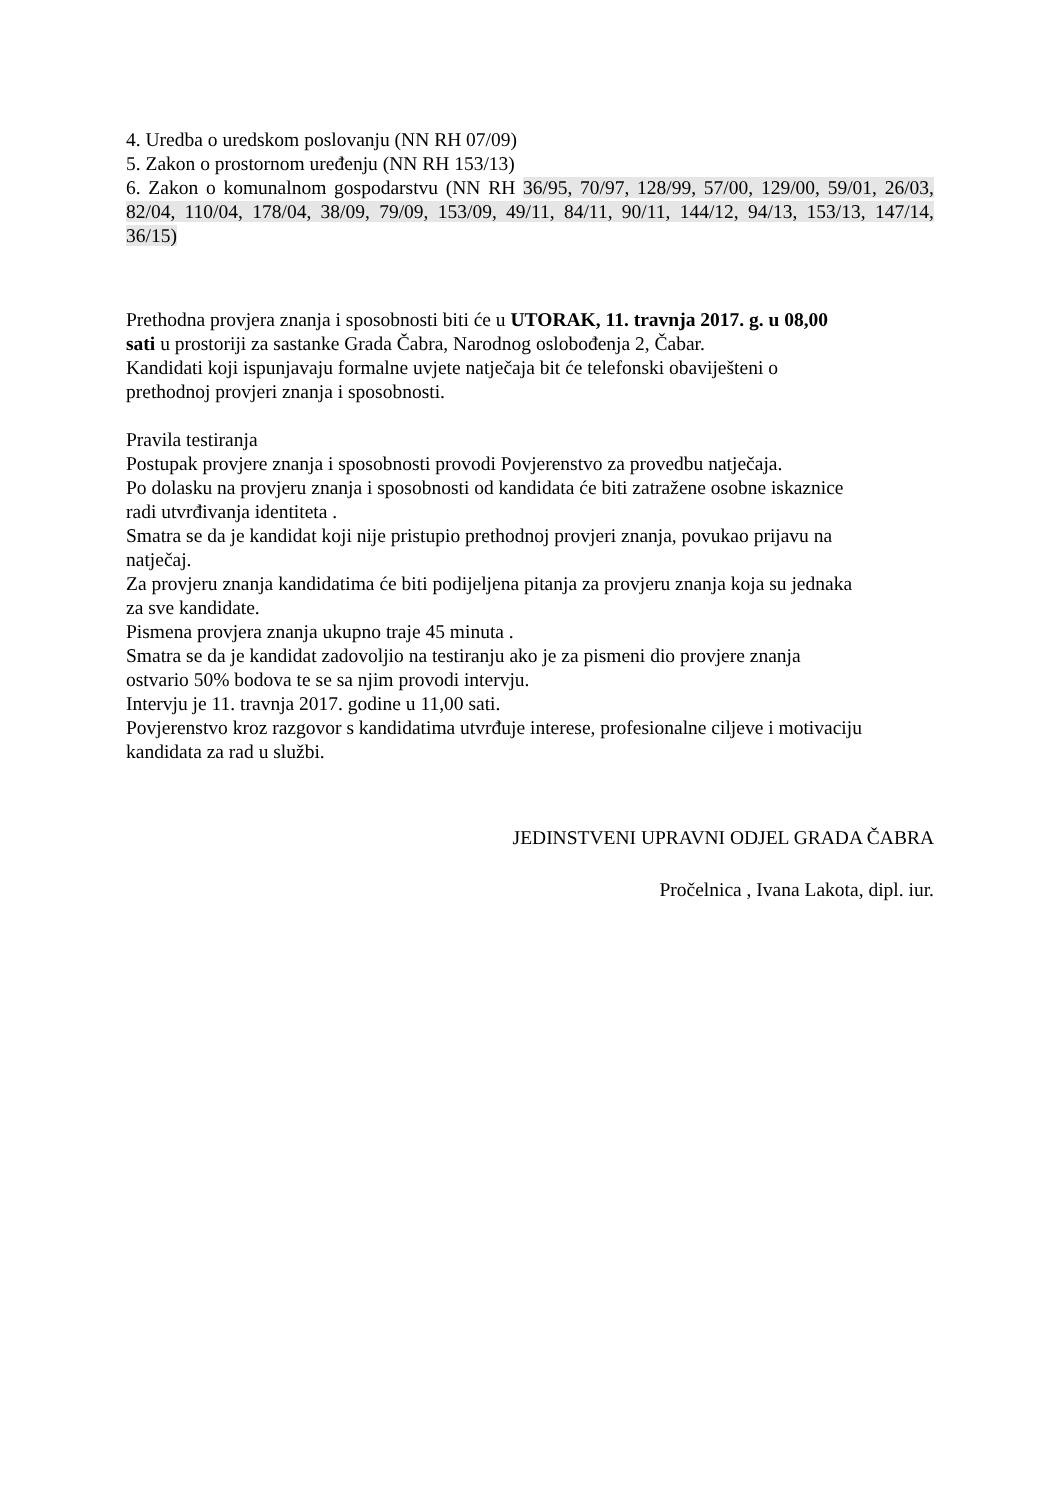4. Uredba o uredskom poslovanju (NN RH 07/09)
5. Zakon o prostornom uređenju (NN RH 153/13)
6. Zakon o komunalnom gospodarstvu (NN RH 36/95, 70/97, 128/99, 57/00, 129/00, 59/01, 26/03, 82/04, 110/04, 178/04, 38/09, 79/09, 153/09, 49/11, 84/11, 90/11, 144/12, 94/13, 153/13, 147/14, 36/15)
Prethodna provjera znanja i sposobnosti biti će u UTORAK, 11. travnja 2017. g. u 08,00
sati u prostoriji za sastanke Grada Čabra, Narodnog oslobođenja 2, Čabar.
Kandidati koji ispunjavaju formalne uvjete natječaja bit će telefonski obaviješteni o
prethodnoj provjeri znanja i sposobnosti.
Pravila testiranja
Postupak provjere znanja i sposobnosti provodi Povjerenstvo za provedbu natječaja.
Po dolasku na provjeru znanja i sposobnosti od kandidata će biti zatražene osobne iskaznice
radi utvrđivanja identiteta .
Smatra se da je kandidat koji nije pristupio prethodnoj provjeri znanja, povukao prijavu na
natječaj.
Za provjeru znanja kandidatima će biti podijeljena pitanja za provjeru znanja koja su jednaka
za sve kandidate.
Pismena provjera znanja ukupno traje 45 minuta .
Smatra se da je kandidat zadovoljio na testiranju ako je za pismeni dio provjere znanja
ostvario 50% bodova te se sa njim provodi intervju.
Intervju je 11. travnja 2017. godine u 11,00 sati.
Povjerenstvo kroz razgovor s kandidatima utvrđuje interese, profesionalne ciljeve i motivaciju
kandidata za rad u službi.
JEDINSTVENI UPRAVNI ODJEL GRADA ČABRA
Pročelnica , Ivana Lakota, dipl. iur.